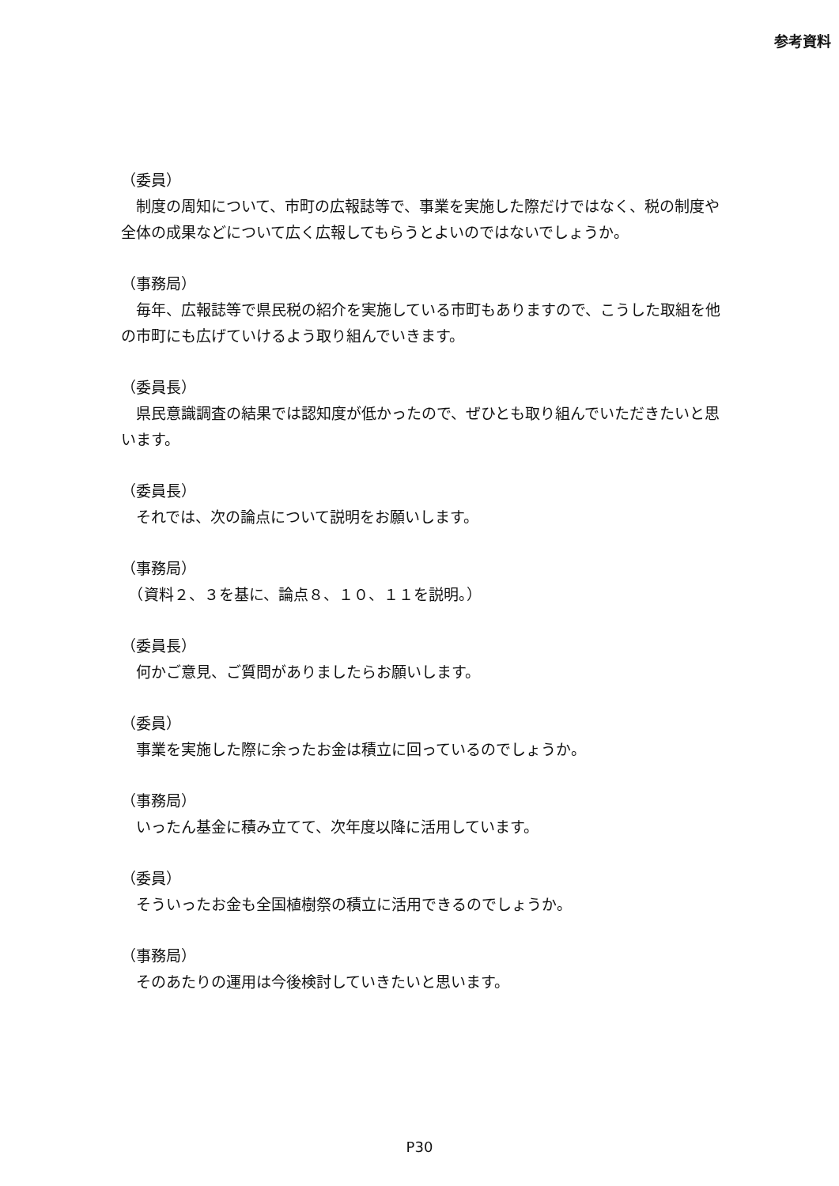参考資料
（委員）
　制度の周知について、市町の広報誌等で、事業を実施した際だけではなく、税の制度や全体の成果などについて広く広報してもらうとよいのではないでしょうか。
（事務局）
　毎年、広報誌等で県民税の紹介を実施している市町もありますので、こうした取組を他の市町にも広げていけるよう取り組んでいきます。
（委員長）
　県民意識調査の結果では認知度が低かったので、ぜひとも取り組んでいただきたいと思います。
（委員長）
　それでは、次の論点について説明をお願いします。
（事務局）
　（資料２、３を基に、論点８、１０、１１を説明。）
（委員長）
　何かご意見、ご質問がありましたらお願いします。
（委員）
　事業を実施した際に余ったお金は積立に回っているのでしょうか。
（事務局）
　いったん基金に積み立てて、次年度以降に活用しています。
（委員）
　そういったお金も全国植樹祭の積立に活用できるのでしょうか。
（事務局）
　そのあたりの運用は今後検討していきたいと思います。
P30